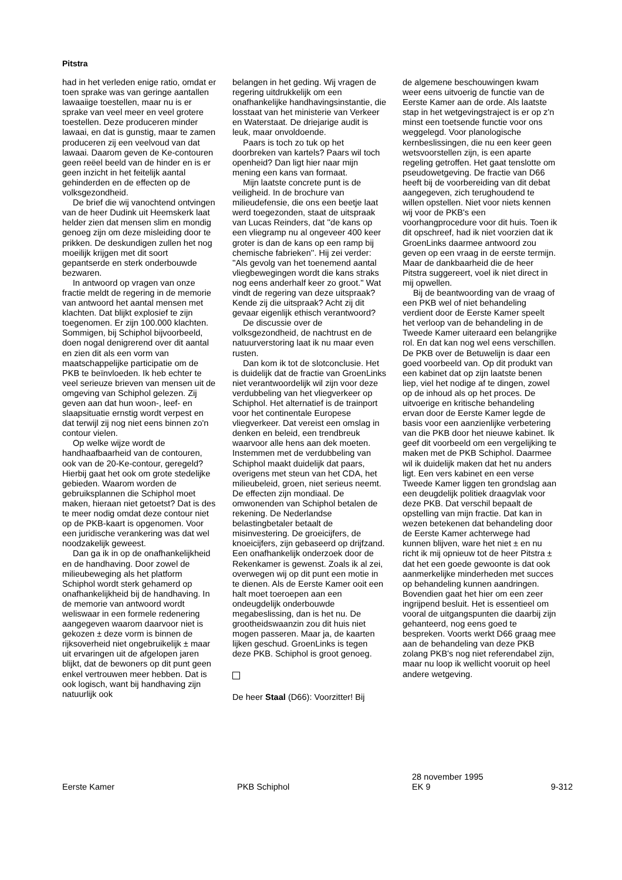Pitstra
had in het verleden enige ratio, omdat er toen sprake was van geringe aantallen lawaaiige toestellen, maar nu is er sprake van veel meer en veel grotere toestellen. Deze produceren minder lawaai, en dat is gunstig, maar te zamen produceren zij een veelvoud van dat lawaai. Daarom geven de Ke-contouren geen reëel beeld van de hinder en is er geen inzicht in het feitelijk aantal gehinderden en de effecten op de volksgezondheid.
De brief die wij vanochtend ontvingen van de heer Dudink uit Heemskerk laat helder zien dat mensen slim en mondig genoeg zijn om deze misleiding door te prikken. De deskundigen zullen het nog moeilijk krijgen met dit soort gepantserde en sterk onderbouwde bezwaren.
In antwoord op vragen van onze fractie meldt de regering in de memorie van antwoord het aantal mensen met klachten. Dat blijkt explosief te zijn toegenomen. Er zijn 100.000 klachten. Sommigen, bij Schiphol bijvoorbeeld, doen nogal denigrerend over dit aantal en zien dit als een vorm van maatschappelijke participatie om de PKB te beïnvloeden. Ik heb echter te veel serieuze brieven van mensen uit de omgeving van Schiphol gelezen. Zij geven aan dat hun woon-, leef- en slaapsituatie ernstig wordt verpest en dat terwijl zij nog niet eens binnen zo'n contour vielen.
Op welke wijze wordt de handhaafbaarheid van de contouren, ook van de 20-Ke-contour, geregeld? Hierbij gaat het ook om grote stedelijke gebieden. Waarom worden de gebruiksplannen die Schiphol moet maken, hieraan niet getoetst? Dat is des te meer nodig omdat deze contour niet op de PKB-kaart is opgenomen. Voor een juridische verankering was dat wel noodzakelijk geweest.
Dan ga ik in op de onafhankelijkheid en de handhaving. Door zowel de milieubeweging als het platform Schiphol wordt sterk gehamerd op onafhankelijkheid bij de handhaving. In de memorie van antwoord wordt weliswaar in een formele redenering aangegeven waarom daarvoor niet is gekozen ± deze vorm is binnen de rijksoverheid niet ongebruikelijk ± maar uit ervaringen uit de afgelopen jaren blijkt, dat de bewoners op dit punt geen enkel vertrouwen meer hebben. Dat is ook logisch, want bij handhaving zijn natuurlijk ook
belangen in het geding. Wij vragen de regering uitdrukkelijk om een onafhankelijke handhavingsinstantie, die losstaat van het ministerie van Verkeer en Waterstaat. De driejarige audit is leuk, maar onvoldoende.
Paars is toch zo tuk op het doorbreken van kartels? Paars wil toch openheid? Dan ligt hier naar mijn mening een kans van formaat.
Mijn laatste concrete punt is de veiligheid. In de brochure van milieudefensie, die ons een beetje laat werd toegezonden, staat de uitspraak van Lucas Reinders, dat ''de kans op een vliegramp nu al ongeveer 400 keer groter is dan de kans op een ramp bij chemische fabrieken''. Hij zei verder: ''Als gevolg van het toenemend aantal vliegbewegingen wordt die kans straks nog eens anderhalf keer zo groot.'' Wat vindt de regering van deze uitspraak? Kende zij die uitspraak? Acht zij dit gevaar eigenlijk ethisch verantwoord?
De discussie over de volksgezondheid, de nachtrust en de natuurverstoring laat ik nu maar even rusten.
Dan kom ik tot de slotconclusie. Het is duidelijk dat de fractie van GroenLinks niet verantwoordelijk wil zijn voor deze verdubbeling van het vliegverkeer op Schiphol. Het alternatief is de trainport voor het continentale Europese vliegverkeer. Dat vereist een omslag in denken en beleid, een trendbreuk waarvoor alle hens aan dek moeten. Instemmen met de verdubbeling van Schiphol maakt duidelijk dat paars, overigens met steun van het CDA, het milieubeleid, groen, niet serieus neemt. De effecten zijn mondiaal. De omwonenden van Schiphol betalen de rekening. De Nederlandse belastingbetaler betaalt de misinvestering. De groeicijfers, de knoeicijfers, zijn gebaseerd op drijfzand. Een onafhankelijk onderzoek door de Rekenkamer is gewenst. Zoals ik al zei, overwegen wij op dit punt een motie in te dienen. Als de Eerste Kamer ooit een halt moet toeroepen aan een ondeugdelijk onderbouwde megabeslissing, dan is het nu. De grootheidswaanzin zou dit huis niet mogen passeren. Maar ja, de kaarten lijken geschud. GroenLinks is tegen deze PKB. Schiphol is groot genoeg.
De heer Staal (D66): Voorzitter! Bij
de algemene beschouwingen kwam weer eens uitvoerig de functie van de Eerste Kamer aan de orde. Als laatste stap in het wetgevingstraject is er op z'n minst een toetsende functie voor ons weggelegd. Voor planologische kernbeslissingen, die nu een keer geen wetsvoorstellen zijn, is een aparte regeling getroffen. Het gaat tenslotte om pseudowetgeving. De fractie van D66 heeft bij de voorbereiding van dit debat aangegeven, zich terughoudend te willen opstellen. Niet voor niets kennen wij voor de PKB's een voorhangprocedure voor dit huis. Toen ik dit opschreef, had ik niet voorzien dat ik GroenLinks daarmee antwoord zou geven op een vraag in de eerste termijn. Maar de dankbaarheid die de heer Pitstra suggereert, voel ik niet direct in mij opwellen.
Bij de beantwoording van de vraag of een PKB wel of niet behandeling verdient door de Eerste Kamer speelt het verloop van de behandeling in de Tweede Kamer uiteraard een belangrijke rol. En dat kan nog wel eens verschillen. De PKB over de Betuwelijn is daar een goed voorbeeld van. Op dit produkt van een kabinet dat op zijn laatste benen liep, viel het nodige af te dingen, zowel op de inhoud als op het proces. De uitvoerige en kritische behandeling ervan door de Eerste Kamer legde de basis voor een aanzienlijke verbetering van die PKB door het nieuwe kabinet. Ik geef dit voorbeeld om een vergelijking te maken met de PKB Schiphol. Daarmee wil ik duidelijk maken dat het nu anders ligt. Een vers kabinet en een verse Tweede Kamer liggen ten grondslag aan een deugdelijk politiek draagvlak voor deze PKB. Dat verschil bepaalt de opstelling van mijn fractie. Dat kan in wezen betekenen dat behandeling door de Eerste Kamer achterwege had kunnen blijven, ware het niet ± en nu richt ik mij opnieuw tot de heer Pitstra ± dat het een goede gewoonte is dat ook aanmerkelijke minderheden met succes op behandeling kunnen aandringen. Bovendien gaat het hier om een zeer ingrijpend besluit. Het is essentieel om vooral de uitgangspunten die daarbij zijn gehanteerd, nog eens goed te bespreken. Voorts werkt D66 graag mee aan de behandeling van deze PKB zolang PKB's nog niet referendabel zijn, maar nu loop ik wellicht vooruit op heel andere wetgeving.
Eerste Kamer
PKB Schiphol
28 november 1995
EK 9
9-312